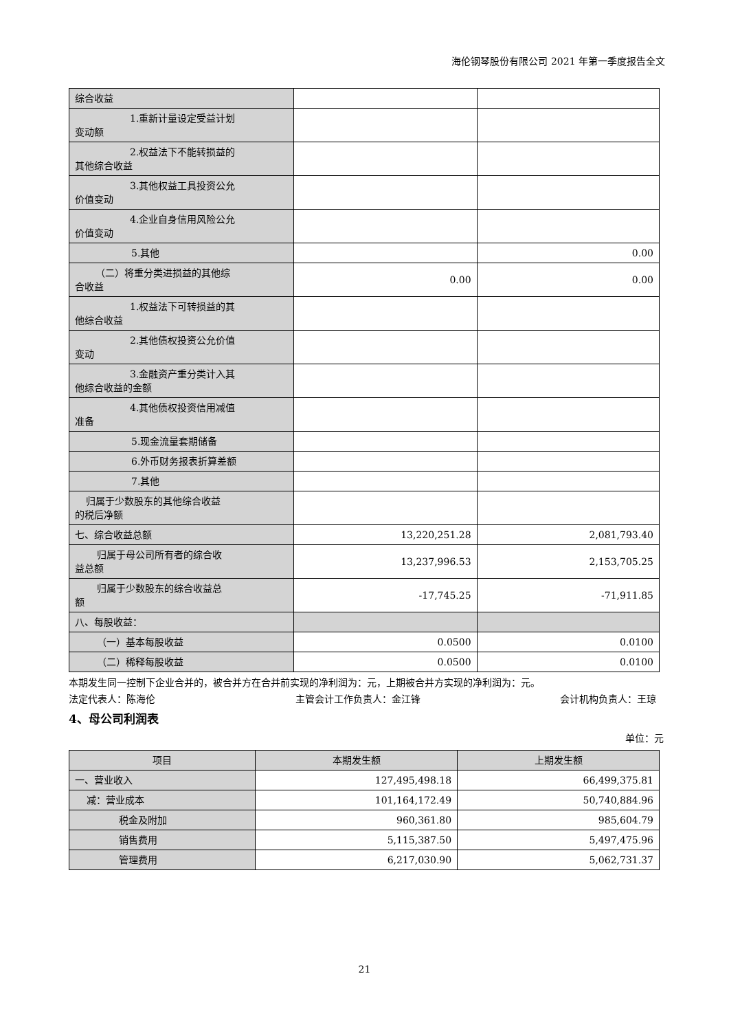海伦钢琴股份有限公司 2021 年第一季度报告全文
| 综合收益 | | |
| 1.重新计量设定受益计划 变动额 | | |
| 2.权益法下不能转损益的 其他综合收益 | | |
| 3.其他权益工具投资公允 价值变动 | | |
| 4.企业自身信用风险公允 价值变动 | | |
| 5.其他 | | 0.00 |
| （二）将重分类进损益的其他综 合收益 | 0.00 | 0.00 |
| 1.权益法下可转损益的其 他综合收益 | | |
| 2.其他债权投资公允价值 变动 | | |
| 3.金融资产重分类计入其 他综合收益的金额 | | |
| 4.其他债权投资信用减值 准备 | | |
| 5.现金流量套期储备 | | |
| 6.外币财务报表折算差额 | | |
| 7.其他 | | |
| 归属于少数股东的其他综合收益 的税后净额 | | |
| 七、综合收益总额 | 13,220,251.28 | 2,081,793.40 |
| 归属于母公司所有者的综合收 益总额 | 13,237,996.53 | 2,153,705.25 |
| 归属于少数股东的综合收益总 额 | -17,745.25 | -71,911.85 |
| 八、每股收益： | | |
| （一）基本每股收益 | 0.0500 | 0.0100 |
| （二）稀释每股收益 | 0.0500 | 0.0100 |
本期发生同一控制下企业合并的，被合并方在合并前实现的净利润为：元，上期被合并方实现的净利润为：元。
法定代表人：陈海伦 主管会计工作负责人：金江锋 会计机构负责人：王琼
4、母公司利润表
单位：元
| 项目 | 本期发生额 | 上期发生额 |
| --- | --- | --- |
| 一、营业收入 | 127,495,498.18 | 66,499,375.81 |
| 减：营业成本 | 101,164,172.49 | 50,740,884.96 |
| 税金及附加 | 960,361.80 | 985,604.79 |
| 销售费用 | 5,115,387.50 | 5,497,475.96 |
| 管理费用 | 6,217,030.90 | 5,062,731.37 |
21